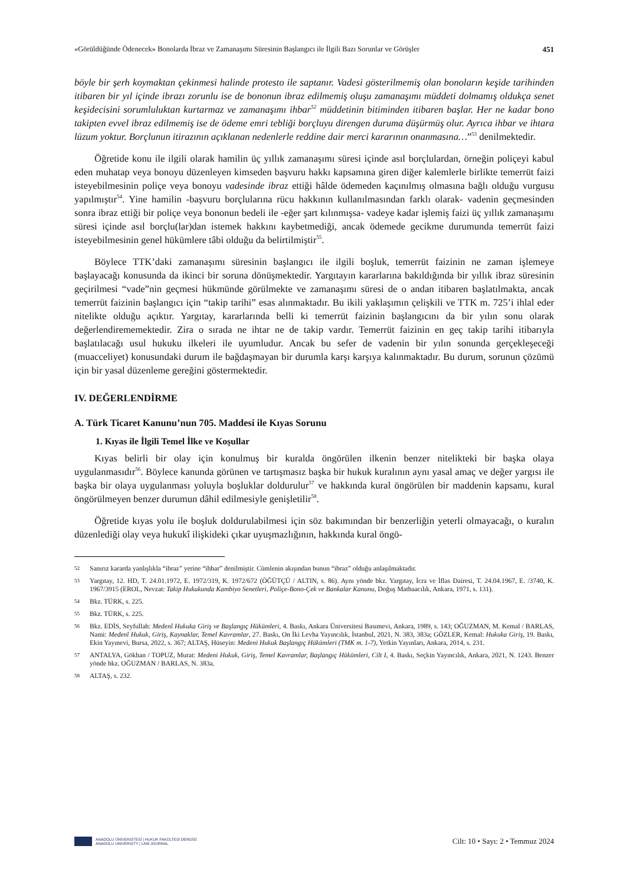«Görüldüğünde Ödenecek» Bonolarda İbraz ve Zamanaşımı Süresinin Başlangıcı ile İlgili Bazı Sorunlar ve Görüşler 451
böyle bir şerh koymaktan çekinmesi halinde protesto ile saptanır. Vadesi gösterilmemiş olan bonoların keşide tarihinden itibaren bir yıl içinde ibrazı zorunlu ise de bononun ibraz edilmemiş oluşu zamanaşımı müddeti dolmamış oldukça senet keşidecisini sorumluluktan kurtarmaz ve zamanaşımı ihbar<sup>52</sup> müddetinin bitiminden itibaren başlar. Her ne kadar bono takipten evvel ibraz edilmemiş ise de ödeme emri tebliği borçluyu direngen duruma düşürmüş olur. Ayrıca ihbar ve ihtara lüzum yoktur. Borçlunun itirazının açıklanan nedenlerle reddine dair merci kararının onanmasına…”<sup>53</sup> denilmektedir.
Öğretide konu ile ilgili olarak hamilin üç yıllık zamanaşımı süresi içinde asıl borçlulardan, örneğin poliçeyi kabul eden muhatap veya bonoyu düzenleyen kimseden başvuru hakkı kapsamına giren diğer kalemlerle birlikte temerrüt faizi isteyebilmesinin poliçe veya bonoyu vadesinde ibraz ettiği hâlde ödemeden kaçınılmış olmasına bağlı olduğu vurgusu yapılmıştır<sup>54</sup>. Yine hamilin -başvuru borçlularına rücu hakkının kullanılmasından farklı olarak- vadenin geçmesinden sonra ibraz ettiği bir poliçe veya bononun bedeli ile -eğer şart kılınmışsa- vadeye kadar işlemiş faizi üç yıllık zamanaşımı süresi içinde asıl borçlu(lar)dan istemek hakkını kaybetmediği, ancak ödemede gecikme durumunda temerrüt faizi isteyebilmesinin genel hükümlere tâbi olduğu da belirtilmiştir<sup>55</sup>.
Böylece TTK’daki zamanaşımı süresinin başlangıcı ile ilgili boşluk, temerrüt faizinin ne zaman işlemeye başlayacağı konusunda da ikinci bir soruna dönüşmektedir. Yargıtayın kararlarına bakıldığında bir yıllık ibraz süresinin geçirilmesi “vade”nin geçmesi hükmünde görülmekte ve zamanaşımı süresi de o andan itibaren başlatılmakta, ancak temerrüt faizinin başlangıcı için “takip tarihi” esas alınmaktadır. Bu ikili yaklaşımın çelişkili ve TTK m. 725’i ihlal eder nitelikte olduğu açıktır. Yargıtay, kararlarında belli ki temerrüt faizinin başlangıcını da bir yılın sonu olarak değerlendirememektedir. Zira o sırada ne ihtar ne de takip vardır. Temerrüt faizinin en geç takip tarihi itibarıyla başlatılacağı usul hukuku ilkeleri ile uyumludur. Ancak bu sefer de vadenin bir yılın sonunda gerçekleşeceği (muacceliyet) konusundaki durum ile bağdaşmayan bir durumla karşı karşıya kalınmaktadır. Bu durum, sorunun çözümü için bir yasal düzenleme gereğini göstermektedir.
IV. DEĞERLENDİRME
A. Türk Ticaret Kanunu’nun 705. Maddesi ile Kıyas Sorunu
1. Kıyas ile İlgili Temel İlke ve Koşullar
Kıyas belirli bir olay için konulmuş bir kuralda öngörülen ilkenin benzer nitelikteki bir başka olaya uygulanmasıdır<sup>56</sup>. Böylece kanunda görünen ve tartışmasız başka bir hukuk kuralının aynı yasal amaç ve değer yargısı ile başka bir olaya uygulanması yoluyla boşluklar doldurulur<sup>57</sup> ve hakkında kural öngörülen bir maddenin kapsamı, kural öngörülmeyen benzer durumun dâhil edilmesiyle genişletilir<sup>58</sup>.
Öğretide kıyas yolu ile boşluk doldurulabilmesi için söz bakımından bir benzerliğin yeterli olmayacağı, o kuralın düzenlediği olay veya hukukî ilişkideki çıkar uyuşmazlığının, hakkında kural öngö-
52 Sanırız kararda yanlışlıkla “ibraz” yerine “ihbar” denilmiştir. Cümlenin akışından bunun “ibraz” olduğu anlaşılmaktadır.
53 Yargıtay, 12. HD, T. 24.01.1972, E. 1972/319, K. 1972/672 (ÖĞÜTÇÜ / ALTIN, s. 86). Aynı yönde bkz. Yargıtay, İcra ve İflas Dairesi, T. 24.04.1967, E. /3740, K. 1967/3915 (EROL, Nevzat: Takip Hukukunda Kambiyo Senetleri, Poliçe-Bono-Çek ve Bankalar Kanunu, Doğuş Matbaacılık, Ankara, 1971, s. 131).
54 Bkz. TÜRK, s. 225.
55 Bkz. TÜRK, s. 225.
56 Bkz. EDİS, Seyfullah: Medenî Hukuka Giriş ve Başlangıç Hükümleri, 4. Baskı, Ankara Üniversitesi Basımevi, Ankara, 1989, s. 143; OĞUZMAN, M. Kemal / BARLAS, Nami: Medenî Hukuk, Giriş, Kaynaklar, Temel Kavramlar, 27. Baskı, On İki Levha Yayıncılık, İstanbul, 2021, N. 383, 383a; GÖZLER, Kemal: Hukuka Giriş, 19. Baskı, Ekin Yayınevi, Bursa, 2022, s. 367; ALTAŞ, Hüseyin: Medeni Hukuk Başlangıç Hükümleri (TMK m. 1-7), Yetkin Yayınları, Ankara, 2014, s. 231.
57 ANTALYA, Gökhan / TOPUZ, Murat: Medeni Hukuk, Giriş, Temel Kavramlar, Başlangıç Hükümleri, Cilt I, 4. Baskı, Seçkin Yayıncılık, Ankara, 2021, N. 1243. Benzer yönde bkz. OĞUZMAN / BARLAS, N. 383a.
58 ALTAŞ, s. 232.
ANADOLU ÜNİVERSİTESİ | HUKUK FAKÜLTESİ DERGİSİ
ANADOLU UNIVERSITY | LAW JOURNAL
Cilt: 10 • Sayı: 2 • Temmuz 2024